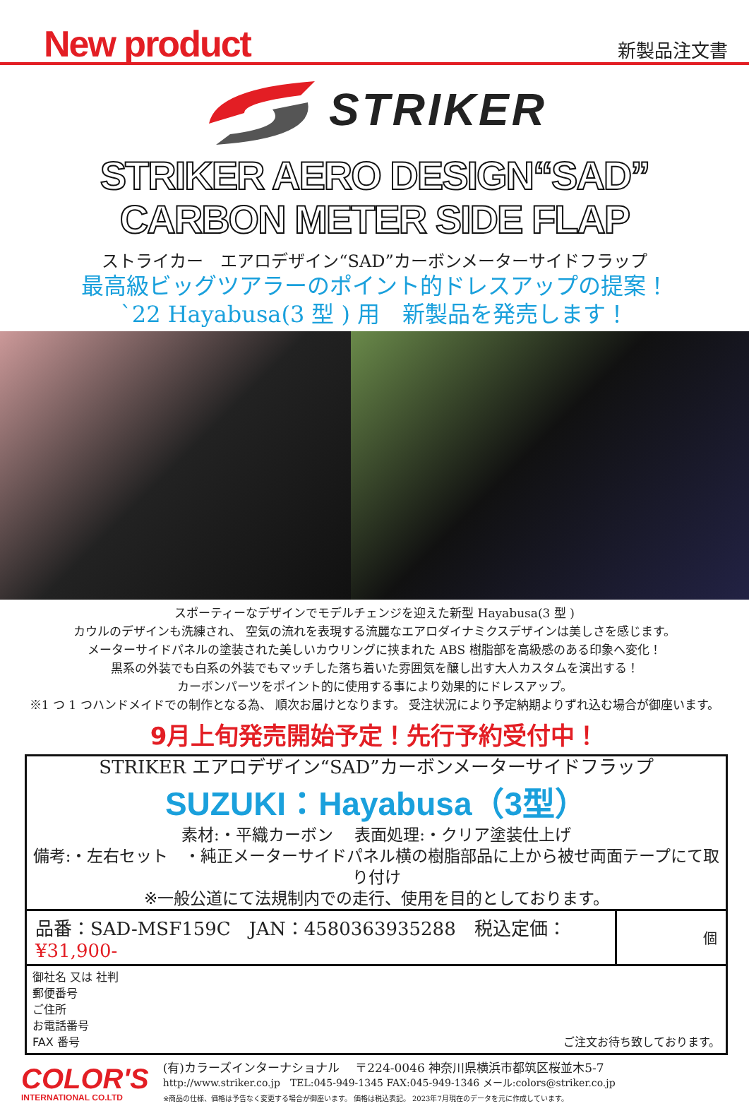New product
新製品注文書
STRIKER
STRIKER AERO DESIGN“SAD”
CARBON METER SIDE FLAP
ストライカー　エアロデザイン“SAD”カーボンメーターサイドフラップ
最高級ビッグツアラーのポイント的ドレスアップの提案！
`22 Hayabusa(3 型 ) 用　新製品を発売します！
スポーティーなデザインでモデルチェンジを迎えた新型 Hayabusa(3 型 )
カウルのデザインも洗練され、 空気の流れを表現する流麗なエアロダイナミクスデザインは美しさを感じます。
メーターサイドパネルの塗装された美しいカウリングに挟まれた ABS 樹脂部を高級感のある印象へ変化！
黒系の外装でも白系の外装でもマッチした落ち着いた雰囲気を醸し出す大人カスタムを演出する！
カーボンパーツをポイント的に使用する事により効果的にドレスアップ。
※1 つ 1 つハンドメイドでの制作となる為、 順次お届けとなります。 受注状況により予定納期よりずれ込む場合が御座います。
9月上旬発売開始予定！先行予約受付中！
STRIKER エアロデザイン“SAD”カーボンメーターサイドフラップ
SUZUKI：Hayabusa（3型）
素材:・平織カーボン　 表面処理:・クリア塗装仕上げ
備考:・左右セット　・純正メーターサイドパネル横の樹脂部品に上から被せ両面テープにて取り付け
※一般公道にて法規制内での走行、使用を目的としております。
| 品番：SAD-MSF159C JAN：4580363935288 税込定価： ¥31,900- | 個 |
御社名 又は 社判
郵便番号
ご住所
お電話番号
FAX 番号 ご注文お待ち致しております。
COLOR'S
INTERNATIONAL CO.LTD
(有)カラーズインターナショナル　 〒224-0046 神奈川県横浜市都筑区桜並木5-7
http://www.striker.co.jp　TEL:045-949-1345 FAX:045-949-1346 メール:colors@striker.co.jp
※商品の仕様、価格は予告なく変更する場合が御座います。 価格は税込表記。 2023年7月現在のデータを元に作成しています。